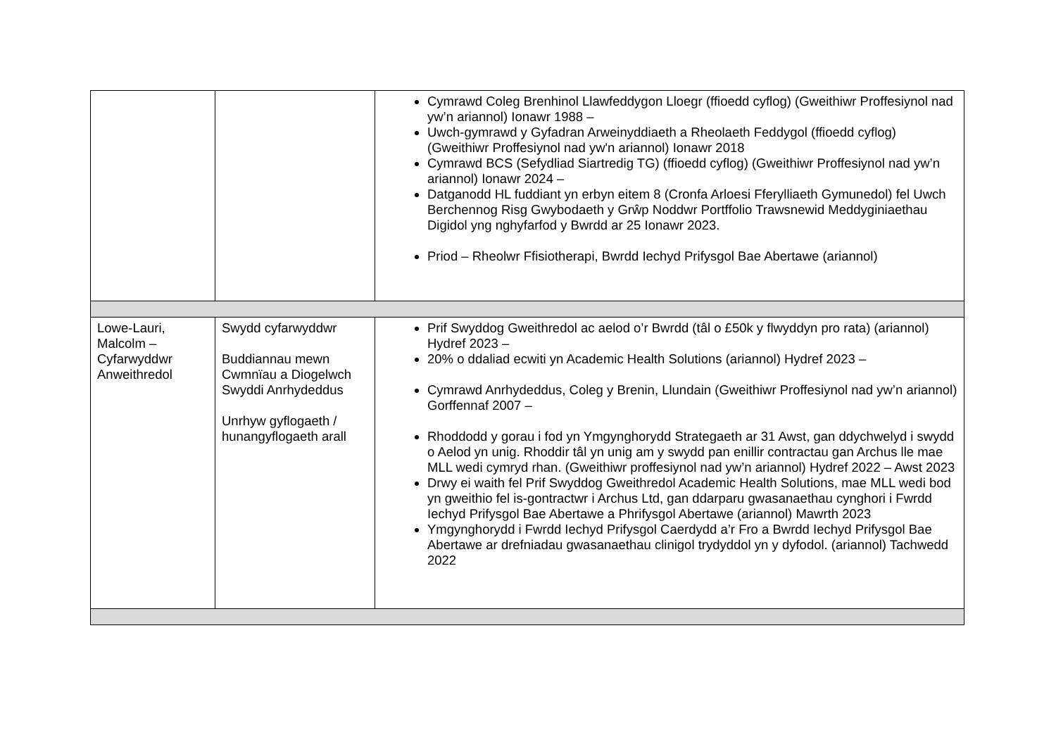| | | Cymrawd Coleg Brenhinol Llawfeddygon Lloegr (ffioedd cyflog) (Gweithiwr Proffesiynol nad yw’n ariannol) Ionawr 1988 – Uwch-gymrawd y Gyfadran Arweinyddiaeth a Rheolaeth Feddygol (ffioedd cyflog) (Gweithiwr Proffesiynol nad yw'n ariannol) Ionawr 2018 Cymrawd BCS (Sefydliad Siartredig TG) (ffioedd cyflog) (Gweithiwr Proffesiynol nad yw’n ariannol) Ionawr 2024 – Datganodd HL fuddiant yn erbyn eitem 8 (Cronfa Arloesi Fferylliaeth Gymunedol) fel Uwch Berchennog Risg Gwybodaeth y Grŵp Noddwr Portffolio Trawsnewid Meddyginiaethau Digidol yng nghyfarfod y Bwrdd ar 25 Ionawr 2023. Priod – Rheolwr Ffisiotherapi, Bwrdd Iechyd Prifysgol Bae Abertawe (ariannol) |
| Lowe-Lauri, Malcolm – Cyfarwyddwr Anweithredol | Swydd cyfarwyddwr Buddiannau mewn Cwmnïau a Diogelwch Swyddi Anrhydeddus Unrhyw gyflogaeth / hunangyflogaeth arall | Prif Swyddog Gweithredol ac aelod o’r Bwrdd (tâl o £50k y flwyddyn pro rata) (ariannol) Hydref 2023 – 20% o ddaliad ecwiti yn Academic Health Solutions (ariannol) Hydref 2023 – Cymrawd Anrhydeddus, Coleg y Brenin, Llundain (Gweithiwr Proffesiynol nad yw’n ariannol) Gorffennaf 2007 – Rhoddodd y gorau i fod yn Ymgynghorydd Strategaeth ar 31 Awst, gan ddychwelyd i swydd o Aelod yn unig. Rhoddir tâl yn unig am y swydd pan enillir contractau gan Archus lle mae MLL wedi cymryd rhan. (Gweithiwr proffesiynol nad yw’n ariannol) Hydref 2022 – Awst 2023 Drwy ei waith fel Prif Swyddog Gweithredol Academic Health Solutions, mae MLL wedi bod yn gweithio fel is-gontractwr i Archus Ltd, gan ddarparu gwasanaethau cynghori i Fwrdd Iechyd Prifysgol Bae Abertawe a Phrifysgol Abertawe (ariannol) Mawrth 2023 Ymgynghorydd i Fwrdd Iechyd Prifysgol Caerdydd a’r Fro a Bwrdd Iechyd Prifysgol Bae Abertawe ar drefniadau gwasanaethau clinigol trydyddol yn y dyfodol. (ariannol) Tachwedd 2022 |